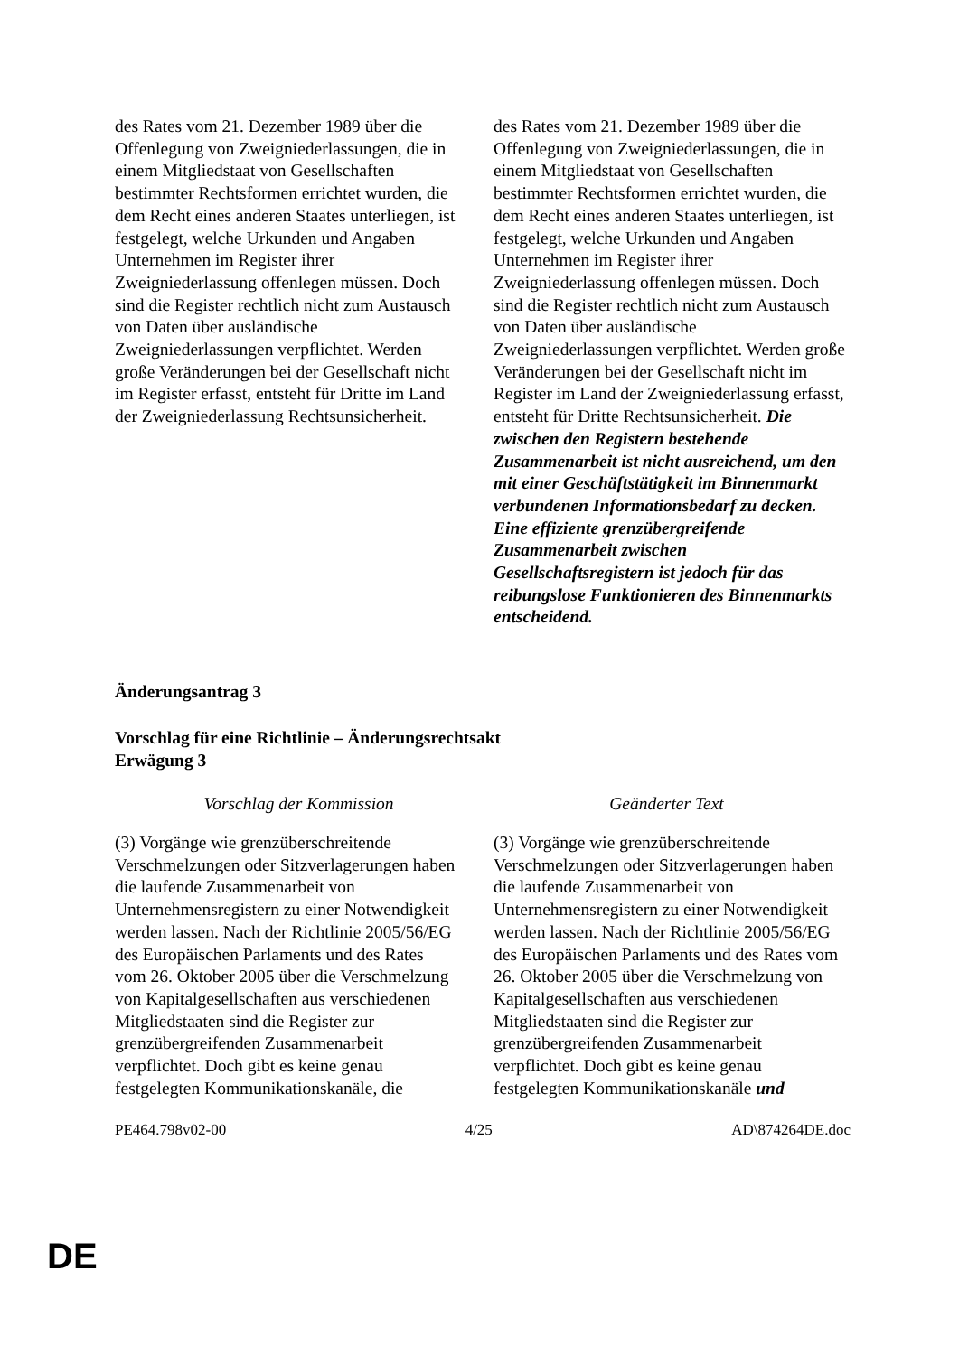| des Rates vom 21. Dezember 1989 über die Offenlegung von Zweigniederlassungen, die in einem Mitgliedstaat von Gesellschaften bestimmter Rechtsformen errichtet wurden, die dem Recht eines anderen Staates unterliegen, ist festgelegt, welche Urkunden und Angaben Unternehmen im Register ihrer Zweigniederlassung offenlegen müssen. Doch sind die Register rechtlich nicht zum Austausch von Daten über ausländische Zweigniederlassungen verpflichtet. Werden große Veränderungen bei der Gesellschaft nicht im Register erfasst, entsteht für Dritte im Land der Zweigniederlassung Rechtsunsicherheit. | des Rates vom 21. Dezember 1989 über die Offenlegung von Zweigniederlassungen, die in einem Mitgliedstaat von Gesellschaften bestimmter Rechtsformen errichtet wurden, die dem Recht eines anderen Staates unterliegen, ist festgelegt, welche Urkunden und Angaben Unternehmen im Register ihrer Zweigniederlassung offenlegen müssen. Doch sind die Register rechtlich nicht zum Austausch von Daten über ausländische Zweigniederlassungen verpflichtet. Werden große Veränderungen bei der Gesellschaft nicht im Register im Land der Zweigniederlassung erfasst, entsteht für Dritte Rechtsunsicherheit. Die zwischen den Registern bestehende Zusammenarbeit ist nicht ausreichend, um den mit einer Geschäftstätigkeit im Binnenmarkt verbundenen Informationsbedarf zu decken. Eine effiziente grenzübergreifende Zusammenarbeit zwischen Gesellschaftsregistern ist jedoch für das reibungslose Funktionieren des Binnenmarkts entscheidend. |
Änderungsantrag 3
Vorschlag für eine Richtlinie – Änderungsrechtsakt
Erwägung 3
| Vorschlag der Kommission | Geänderter Text |
| (3) Vorgänge wie grenzüberschreitende Verschmelzungen oder Sitzverlagerungen haben die laufende Zusammenarbeit von Unternehmensregistern zu einer Notwendigkeit werden lassen. Nach der Richtlinie 2005/56/EG des Europäischen Parlaments und des Rates vom 26. Oktober 2005 über die Verschmelzung von Kapitalgesellschaften aus verschiedenen Mitgliedstaaten sind die Register zur grenzübergreifenden Zusammenarbeit verpflichtet. Doch gibt es keine genau festgelegten Kommunikationskanäle, die | (3) Vorgänge wie grenzüberschreitende Verschmelzungen oder Sitzverlagerungen haben die laufende Zusammenarbeit von Unternehmensregistern zu einer Notwendigkeit werden lassen. Nach der Richtlinie 2005/56/EG des Europäischen Parlaments und des Rates vom 26. Oktober 2005 über die Verschmelzung von Kapitalgesellschaften aus verschiedenen Mitgliedstaaten sind die Register zur grenzübergreifenden Zusammenarbeit verpflichtet. Doch gibt es keine genau festgelegten Kommunikationskanäle und |
PE464.798v02-00 4/25 AD\874264DE.doc
DE